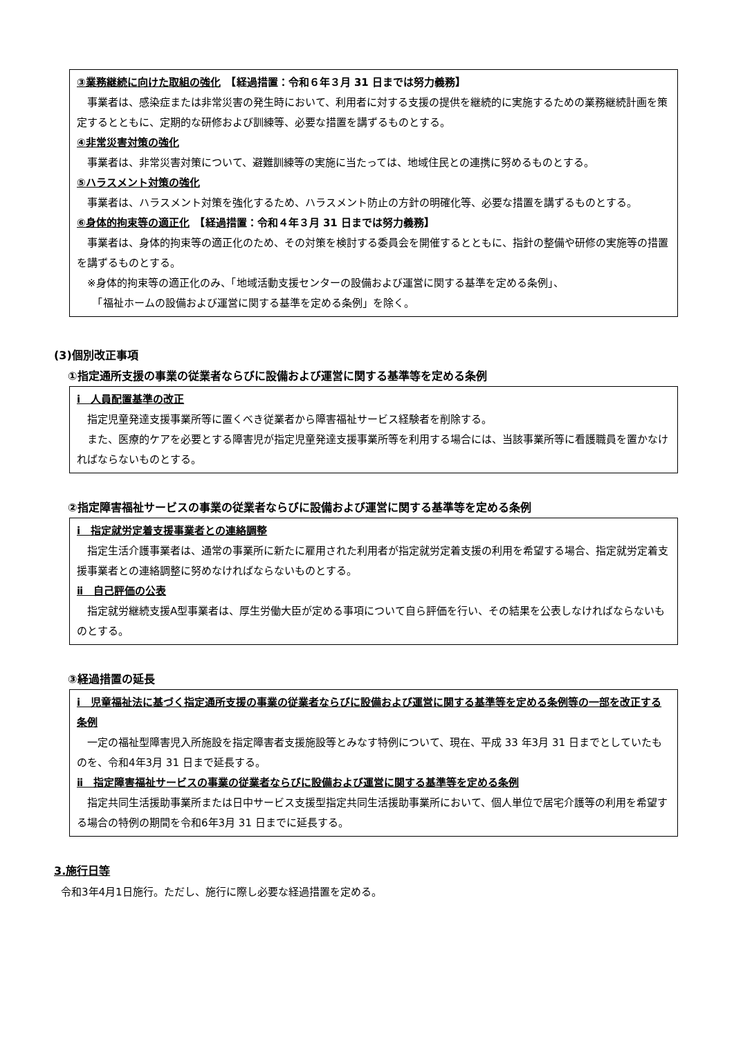③業務継続に向けた取組の強化　【経過措置：令和６年３月 31 日までは努力義務】
事業者は、感染症または非常災害の発生時において、利用者に対する支援の提供を継続的に実施するための業務継続計画を策定するとともに、定期的な研修および訓練等、必要な措置を講ずるものとする。
④非常災害対策の強化
事業者は、非常災害対策について、避難訓練等の実施に当たっては、地域住民との連携に努めるものとする。
⑤ハラスメント対策の強化
事業者は、ハラスメント対策を強化するため、ハラスメント防止の方針の明確化等、必要な措置を講ずるものとする。
⑥身体的拘束等の適正化　【経過措置：令和４年３月 31 日までは努力義務】
事業者は、身体的拘束等の適正化のため、その対策を検討する委員会を開催するとともに、指針の整備や研修の実施等の措置を講ずるものとする。
※身体的拘束等の適正化のみ、「地域活動支援センターの設備および運営に関する基準を定める条例」、
　「福祉ホームの設備および運営に関する基準を定める条例」を除く。
(3)個別改正事項
①指定通所支援の事業の従業者ならびに設備および運営に関する基準等を定める条例
ⅰ　人員配置基準の改正
指定児童発達支援事業所等に置くべき従業者から障害福祉サービス経験者を削除する。
また、医療的ケアを必要とする障害児が指定児童発達支援事業所等を利用する場合には、当該事業所等に看護職員を置かなければならないものとする。
②指定障害福祉サービスの事業の従業者ならびに設備および運営に関する基準等を定める条例
ⅰ　指定就労定着支援事業者との連絡調整
指定生活介護事業者は、通常の事業所に新たに雇用された利用者が指定就労定着支援の利用を希望する場合、指定就労定着支援事業者との連絡調整に努めなければならないものとする。
ⅱ　自己評価の公表
指定就労継続支援A型事業者は、厚生労働大臣が定める事項について自ら評価を行い、その結果を公表しなければならないものとする。
③経過措置の延長
ⅰ　児童福祉法に基づく指定通所支援の事業の従業者ならびに設備および運営に関する基準等を定める条例等の一部を改正する条例
一定の福祉型障害児入所施設を指定障害者支援施設等とみなす特例について、現在、平成 33 年3月 31 日までとしていたものを、令和4年3月 31 日まで延長する。
ⅱ　指定障害福祉サービスの事業の従業者ならびに設備および運営に関する基準等を定める条例
指定共同生活援助事業所または日中サービス支援型指定共同生活援助事業所において、個人単位で居宅介護等の利用を希望する場合の特例の期間を令和6年3月 31 日までに延長する。
3.施行日等
令和3年4月1日施行。ただし、施行に際し必要な経過措置を定める。